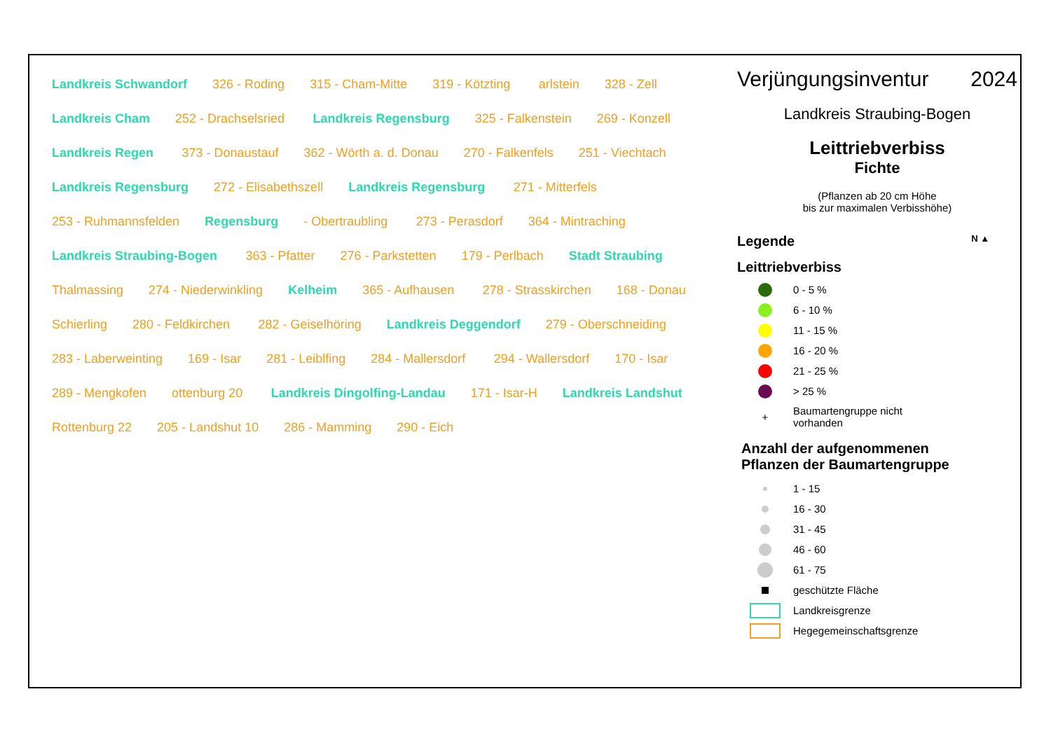Landkreis Schwandorf 326 - Roding 315 - Cham-Mitte 319 - Kötzting arlstein 328 - Zell Landkreis Cham 252 - Drachselsried Landkreis Regensburg 325 - Falkenstein 269 - Konzell Landkreis Regen 373 - Donaustauf 362 - Wörth a. d. Donau 270 - Falkenfels 251 - Viechtach Landkreis Regensburg 272 - Elisabethszell Landkreis Regensburg 271 - Mitterfels 253 - Ruhmannsfelden Regensburg - Obertraubling 273 - Perasdorf 364 - Mintraching Landkreis Straubing-Bogen 363 - Pfatter 276 - Parkstetten 179 - Perlbach Stadt Straubing Thalmassing 274 - Niederwinkling Kelheim 365 - Aufhausen 278 - Strasskirchen 168 - Donau Schierling 280 - Feldkirchen 282 - Geiselhöring Landkreis Deggendorf 279 - Oberschneiding 283 - Laberweinting 169 - Isar 281 - Leiblfing 284 - Mallersdorf 294 - Wallersdorf 170 - Isar 289 - Mengkofen ottenburg 20 Landkreis Dingolfing-Landau 171 - Isar-H Landkreis Landshut Rottenburg 22 205 - Landshut 10 286 - Mamming 290 - Eich
Verjüngungsinventur 2024
Landkreis Straubing-Bogen
Leittriebverbiss
Fichte
(Pflanzen ab 20 cm Höhe
bis zur maximalen Verbisshöhe)
Legende N ▲
Leittriebverbiss
0 - 5 %
6 - 10 %
11 - 15 %
16 - 20 %
21 - 25 %
> 25 %
+
Baumartengruppe nicht
vorhanden
Anzahl der aufgenommenen
Pflanzen der Baumartengruppe
1 - 15
16 - 30
31 - 45
46 - 60
61 - 75
geschützte Fläche
Landkreisgrenze
Hegegemeinschaftsgrenze